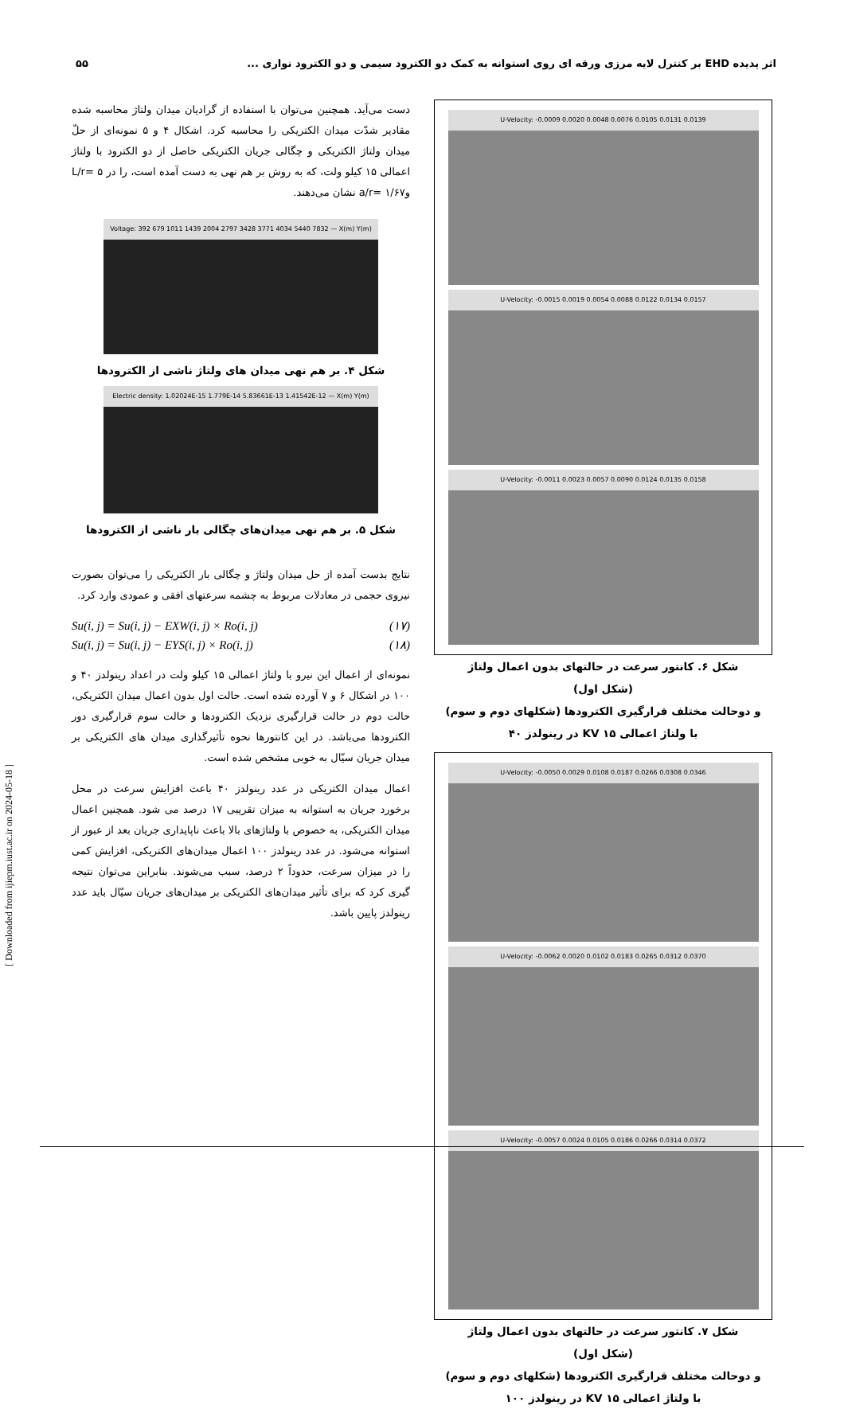اثر پدیده EHD بر کنترل لایه مرزی ورقه ای روی استوانه به کمک دو الکترود سیمی و دو الکترود نواری ... ۵۵
[ Downloaded from ijiepm.iust.ac.ir on 2024-05-18 ]
دست می‌آید. همچنین می‌توان با استفاده از گرادیان میدان ولتاژ محاسبه شده مقادیر شدّت میدان الکتریکی را محاسبه کرد. اشکال ۴ و ۵ نمونه‌ای از حلّ میدان ولتاژ الکتریکی و چگالی جریان الکتریکی حاصل از دو الکترود با ولتاژ اعمالی ۱۵ کیلو ولت، که به روش بر هم نهی به دست آمده است، را در ۵ =L/r و۱/۶۷ =a/r نشان می‌دهند.
Voltage: 392 679 1011 1439 2004 2797 3428 3771 4034 5440 7832 — X(m) Y(m)
شکل ۴. بر هم نهی میدان های ولتاژ ناشی از الکترودها
Electric density: 1.02024E-15 1.779E-14 5.83661E-13 1.41542E-12 — X(m) Y(m)
شکل ۵. بر هم نهی میدان‌های چگالی بار ناشی از الکترودها
نتایج بدست آمده از حل میدان ولتاژ و چگالی بار الکتریکی را می‌توان بصورت نیروی حجمی در معادلات مربوط به چشمه سرعتهای افقی و عمودی وارد کرد.
Su(i, j) = Su(i, j) − EXW(i, j) × Ro(i, j) (۱۷)
Su(i, j) = Su(i, j) − EYS(i, j) × Ro(i, j) (۱۸)
نمونه‌ای از اعمال این نیرو با ولتاژ اعمالی ۱۵ کیلو ولت در اعداد رینولدز ۴۰ و ۱۰۰ در اشکال ۶ و ۷ آورده شده است. حالت اول بدون اعمال میدان الکتریکی، حالت دوم در حالت قرارگیری نزدیک الکترودها و حالت سوم قرارگیری دور الکترودها می‌باشد. در این کانتورها نحوه تأثیرگذاری میدان های الکتریکی بر میدان جریان سیّال به خوبی مشخص شده است.
اعمال میدان الکتریکی در عدد رینولدز ۴۰ باعث افزایش سرعت در محل برخورد جریان به استوانه به میزان تقریبی ۱۷ درصد می شود. همچنین اعمال میدان الکتریکی، به خصوص با ولتاژهای بالا باعث ناپایداری جریان بعد از عبور از استوانه می‌شود. در عدد رینولدز ۱۰۰ اعمال میدان‌های الکتریکی، افزایش کمی را در میزان سرعت، حدوداً ۲ درصد، سبب می‌شوند. بنابراین می‌توان نتیجه گیری کرد که برای تأثیر میدان‌های الکتریکی بر میدان‌های جریان سیّال باید عدد رینولدز پایین باشد.
U-Velocity: -0.0009 0.0020 0.0048 0.0076 0.0105 0.0131 0.0139
U-Velocity: -0.0015 0.0019 0.0054 0.0088 0.0122 0.0134 0.0157
U-Velocity: -0.0011 0.0023 0.0057 0.0090 0.0124 0.0135 0.0158
شکل ۶. کانتور سرعت در حالتهای بدون اعمال ولتاژ
(شکل اول)
و دوحالت مختلف قرارگیری الکترودها (شکلهای دوم و سوم)
با ولتاژ اعمالی KV ۱۵ در رینولدز ۴۰
U-Velocity: -0.0050 0.0029 0.0108 0.0187 0.0266 0.0308 0.0346
U-Velocity: -0.0062 0.0020 0.0102 0.0183 0.0265 0.0312 0.0370
U-Velocity: -0.0057 0.0024 0.0105 0.0186 0.0266 0.0314 0.0372
شکل ۷. کانتور سرعت در حالتهای بدون اعمال ولتاژ
(شکل اول)
و دوحالت مختلف قرارگیری الکترودها (شکلهای دوم و سوم)
با ولتاژ اعمالی KV ۱۵ در رینولدز ۱۰۰